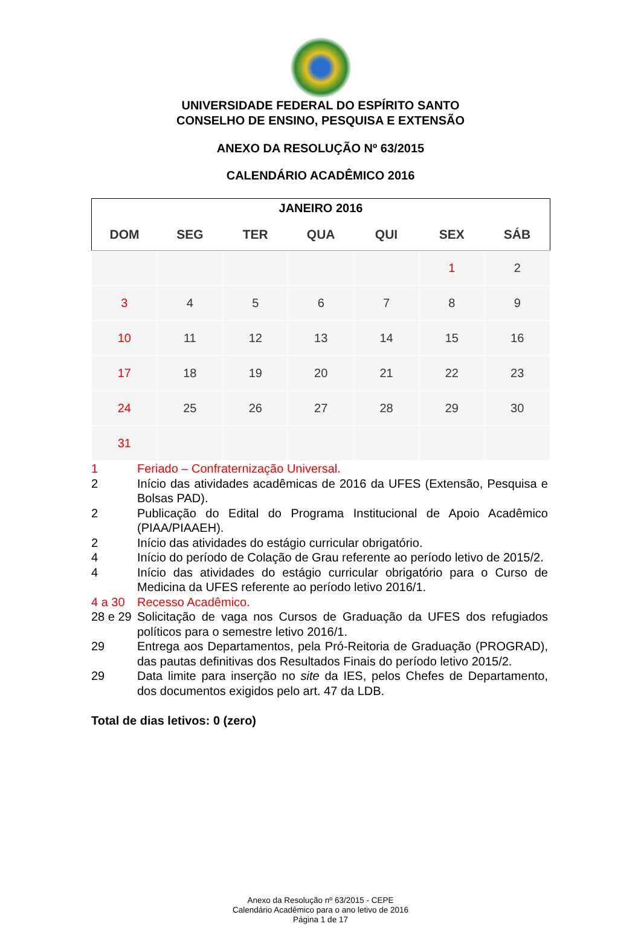UNIVERSIDADE FEDERAL DO ESPÍRITO SANTO
CONSELHO DE ENSINO, PESQUISA E EXTENSÃO
ANEXO DA RESOLUÇÃO Nº 63/2015
CALENDÁRIO ACADÊMICO 2016
| JANEIRO 2016 | | | | | | |
| --- | --- | --- | --- | --- | --- | --- |
| DOM | SEG | TER | QUA | QUI | SEX | SÁB |
| | | | | | 1 | 2 |
| 3 | 4 | 5 | 6 | 7 | 8 | 9 |
| 10 | 11 | 12 | 13 | 14 | 15 | 16 |
| 17 | 18 | 19 | 20 | 21 | 22 | 23 |
| 24 | 25 | 26 | 27 | 28 | 29 | 30 |
| 31 | | | | | | |
1 Feriado – Confraternização Universal.
2 Início das atividades acadêmicas de 2016 da UFES (Extensão, Pesquisa e Bolsas PAD).
2 Publicação do Edital do Programa Institucional de Apoio Acadêmico (PIAA/PIAAEH).
2 Início das atividades do estágio curricular obrigatório.
4 Início do período de Colação de Grau referente ao período letivo de 2015/2.
4 Início das atividades do estágio curricular obrigatório para o Curso de Medicina da UFES referente ao período letivo 2016/1.
4 a 30 Recesso Acadêmico.
28 e 29 Solicitação de vaga nos Cursos de Graduação da UFES dos refugiados políticos para o semestre letivo 2016/1.
29 Entrega aos Departamentos, pela Pró-Reitoria de Graduação (PROGRAD), das pautas definitivas dos Resultados Finais do período letivo 2015/2.
29 Data limite para inserção no site da IES, pelos Chefes de Departamento, dos documentos exigidos pelo art. 47 da LDB.
Total de dias letivos: 0 (zero)
Anexo da Resolução nº 63/2015 - CEPE
Calendário Acadêmico para o ano letivo de 2016
Página 1 de 17